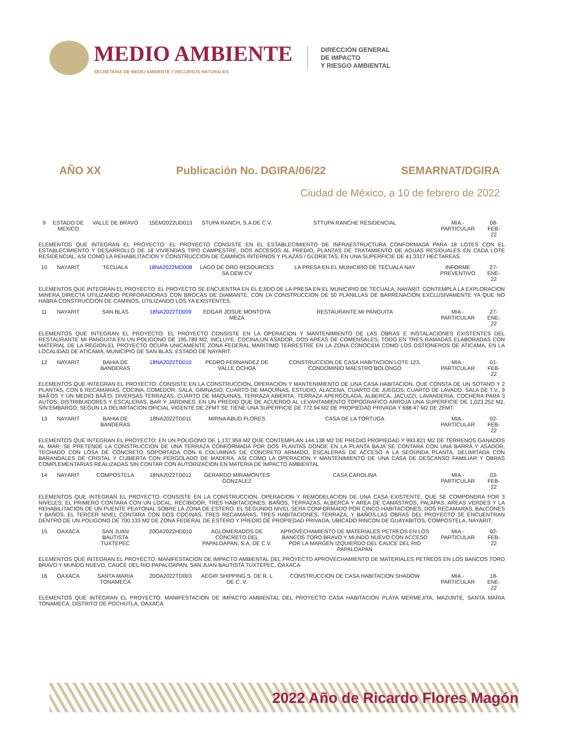MEDIO AMBIENTE
SECRETARÍA DE MEDIO AMBIENTE Y RECURSOS NATURALES
DIRECCIÓN GENERAL
DE IMPACTO
Y RIESGO AMBIENTAL
AÑO XX Publicación No. DGIRA/06/22 SEMARNAT/DGIRA
Ciudad de México, a 10 de febrero de 2022
| 9 | ESTADO DE MEXICO | VALLE DE BRAVO | 15EM2022UD013 | STUPA RANCH, S.A DE C.V. | STTUPA RANCHE RESIDENCIAL | MIA.-PARTICULAR | 08-FEB-22 |
| ELEMENTOS QUE INTEGRAN EL PROYECTO: EL PROYECTO CONSISTE EN EL ESTABLECIMIENTO DE INFRAESTRUCTURA CONFORMADA PARA 18 LOTES CON EL ESTABLECIMIENTO Y DESARROLLO DE 18 VIVIENDAS TIPO CAMPESTRE, DOS ACCESOS AL PREDIO, PLANTAS DE TRATAMIENTO DE AGUAS RESIDUALES EN CADA LOTE RESIDENCIAL, ASI COMO LA REHABILITACION Y CONSTRUCCION DE CAMINOS INTERNOS Y PLAZAS / GLORIETAS, EN UNA SUPERFICIE DE 41.3317 HECTAREAS. | | | | | | | |
| 10 | NAYARIT | TECUALA | 18NA2022MD008 | LAGO DE ORO RESOURCES SA DEW CV | LA PRESA EN EL MUNICIPIO DE TECUALA NAY | INFORME PREVENTIVO | 27-ENE-22 |
| ELEMENTOS QUE INTEGRAN EL PROYECTO: EL PROYECTO SE ENCUENTRA EN EL EJIDO DE LA PRESA EN EL MUNICIPIO DE TECUALA, NAYARIT. CONTEMPLA LA EXPLORACION MINERA DIRECTA UTILIZANDO PERFORADORAS CON BROCAS DE DIAMANTE, CON LA CONSTRUCCION DE 50 PLANILLAS DE BARRENACION EXCLUSIVAMENTE YA QUE NO HABRA CONSTRUCCION DE CAMINOS, UTILIZANDO LOS YA EXISTENTES. | | | | | | | |
| 11 | NAYARIT | SAN BLAS | 18NA2022TD009 | EDGAR JOSUE MONTOYA MEZA | RESTAURANTE MI PANGUITA | MIA.-PARTICULAR | 27-ENE-22 |
| ELEMENTOS QUE INTEGRAN EL PROYECTO: EL PROYECTO CONSISTE EN LA OPERACION Y MANTENIMIENTO DE LAS OBRAS E INSTALACIONES EXISTENTES DEL RESTAURANTE MI PANGUITA EN UN POLIGONO DE 195.789 M2, INCLUYE, COCINA,UN ASADOR, DOS AREAS DE COMENSALES, TODO EN TRES RAMADAS ELABORADAS CON MATERIAL DE LA REGION.EL PROYECTO OCUPA UNICAMENTE ZONA FEDERAL MARITIMO TERRESTRE EN LA ZONA CONOCIDA COMO LOS OSTIONEROS DE ATICAMA, EN LA LOCALIDAD DE ATICAMA, MUNICIPIO DE SAN BLAS, ESTADO DE NAYARIT. | | | | | | | |
| 12 | NAYARIT | BAHIA DE BANDERAS | 18NA2022TD010 | PEDRO FERNANDEZ DE VALLE OCHOA | CONSTRUCCION DE CASA HABITACION LOTE 123, CONDOMINIO MAESTRO BOLONGO | MIA.-PARTICULAR | 01-FEB-22 |
| ELEMENTOS QUE INTEGRAN EL PROYECTO: CONSISTE EN LA CONSTRUCCION, OPERACION Y MANTENIMIENTO DE UNA CASA HABITACION, QUE CONSTA DE UN SOTANO Y 2 PLANTAS, CON 6 RECAMARAS, COCINA, COMEDOR, SALA, GIMNASIO, CUARTO DE MAQUINAS, ESTUDIO, ALACENA, CUARTO DE JUEGOS, CUARTO DE LAVADO, SALA DE T.V., 9 BAÃ'OS Y UN MEDIO BAÃ'O, DIVERSAS TERRAZAS, CUARTO DE MAQUINAS, TERRAZA ABIERTA, TERRAZA APERGOLADA, ALBERCA, JACUZZI, LAVANDERIA, COCHERA PARA 3 AUTOS, DISTRIBUIDORES Y ESCALERAS, BAR Y JARDINES. EN UN PREDIO QUE DE ACUERDO AL LEVANTAMIENTO TOPOGRAFICO ARROJA UNA SUPERFICIE DE 1,023.252 M2, SIN EMBARGO, SEGUN LA DELIMITACION OFICIAL VIGENTE DE ZFMT SE TIENE UNA SUPERFICIE DE 772.94 M2 DE PROPIEDAD PRIVADA Y 688.47 M2 DE ZFMT. | | | | | | | |
| 13 | NAYARIT | BAHIA DE BANDERAS | 18NA2022TD011 | MIRNA ABUD FLORES | CASA DE LA TORTUGA | MIA.-PARTICULAR | 02-FEB-22 |
| ELEMENTOS QUE INTEGRAN EL PROYECTO: EN UN POLIGONO DE 1,137.959 M2 QUE CONTEMPLAN 144.138 M2 DE PREDIO PROPIEDAD Y 993.821 M2 DE TERRENOS GANADOS AL MAR; SE PRETENDE LA CONSTRUCCION DE UNA TERRAZA CONFORMADA POR DOS PLANTAS DONDE EN LA PLANTA BAJA SE CONTARA CON UNA BARRA Y ASADOR, TECHADO CON LOSA DE CONCRETO SOPORTADA CON 6 COLUMNAS DE CONCRETO ARMADO, ESCALERAS DE ACCESO A LA SEGUNDA PLANTA, DELIMITADA CON BARANDALES DE CRISTAL Y CUBIERTA CON PERGOLADO DE MADERA. ASI COMO LA OPERACION Y MANTENIMIENTO DE UNA CASA DE DESCANSO FAMILIAR Y OBRAS COMPLEMENTARIAS REALIZADAS SIN CONTAR CON AUTORIZACION EN MATERIA DE IMPACTO AMBIENTAL | | | | | | | |
| 14 | NAYARIT | COMPOSTELA | 18NA2022TD012 | GERARDO MIRAMONTES GONZALEZ | CASA CAROLINA | MIA.-PARTICULAR | 03-FEB-22 |
| ELEMENTOS QUE INTEGRAN EL PROYECTO: CONSISTE EN LA CONSTRUCCION, OPERACION Y REMODELACION DE UNA CASA EXISTENTE, QUE SE COMPONDRA POR 3 NIVELES; EL PRIMERO CONTARA CON UN LOCAL, RECIBIDOR, TRES HABITACIONES, BAÑOS, TERRAZAS, ALBERCA Y AREA DE CAMASTROS, PALAPAS, AREAS VERDES Y LA REHABILITACION DE UN PUENTE PEATONAL SOBRE LA ZONA DE ESTERO. EL SEGUNDO NIVEL SERA CONFORMADO POR CINCO HABITACIONES, DOS RECAMARAS, BALCONES Y BAÑOS. EL TERCER NIVEL CONTARA CON DOS COCINAS, TRES RECAMARAS, TRES HABITACIONES, TERRAZA, Y BAÑOS.LAS OBRAS DEL PROYECTO SE ENCUENTRAN DENTRO DE UN POLIGONO DE 700.133 M2 DE ZONA FEDERAL DE ESTERO Y PREDIO DE PROPIEDAD PRIVADA, UBICADO RINCON DE GUAYABITOS, COMPOSTELA, NAYARIT. | | | | | | | |
| 15 | OAXACA | SAN JUAN BAUTISTA TUXTEPEC | 20OA2022HD010 | AGLOMERADOS DE CONCRETO DEL PAPALOAPAN, S.A. DE C.V. | APROVECHAMIENTO DE MATERIALES PETREOS EN LOS BANCOS TORO BRAVO Y MUNDO NUEVO CON ACCESO POR LA MARGEN IZQUIERDO DEL CAUCE DEL RIO PAPALOAPAN | MIA.-PARTICULAR | 02-FEB-22 |
| ELEMENTOS QUE INTEGRAN EL PROYECTO: MANIFESTACION DE IMPACTO AMBIENTAL DEL PROYECTO APROVECHAMIENTO DE MATERIALES PETREOS EN LOS BANCOS TORO BRAVO Y MUNDO NUEVO, CAUCE DEL RIO PAPALOAPAN, SAN JUAN BAUTISTA TUXTEPEC, OAXACA | | | | | | | |
| 16 | OAXACA | SANTA MARIA TONAMECA | 20OA2022TD003 | AEGIR SHIPPING S. DE R. L DE C. V. | CONSTRUCCION DE CASA HABITACION SHADOW | MIA.-PARTICULAR | 18-ENE-22 |
| ELEMENTOS QUE INTEGRAN EL PROYECTO: MANIFESTACION DE IMPACTO AMBIENTAL DEL PROYECTO CASA HABITACION PLAYA MERMEJITA, MAZUNTE, SANTA MARIA TONAMECA, DISTRITO DE POCHUTLA, OAXACA | | | | | | | |
2022 Año de Ricardo Flores Magón